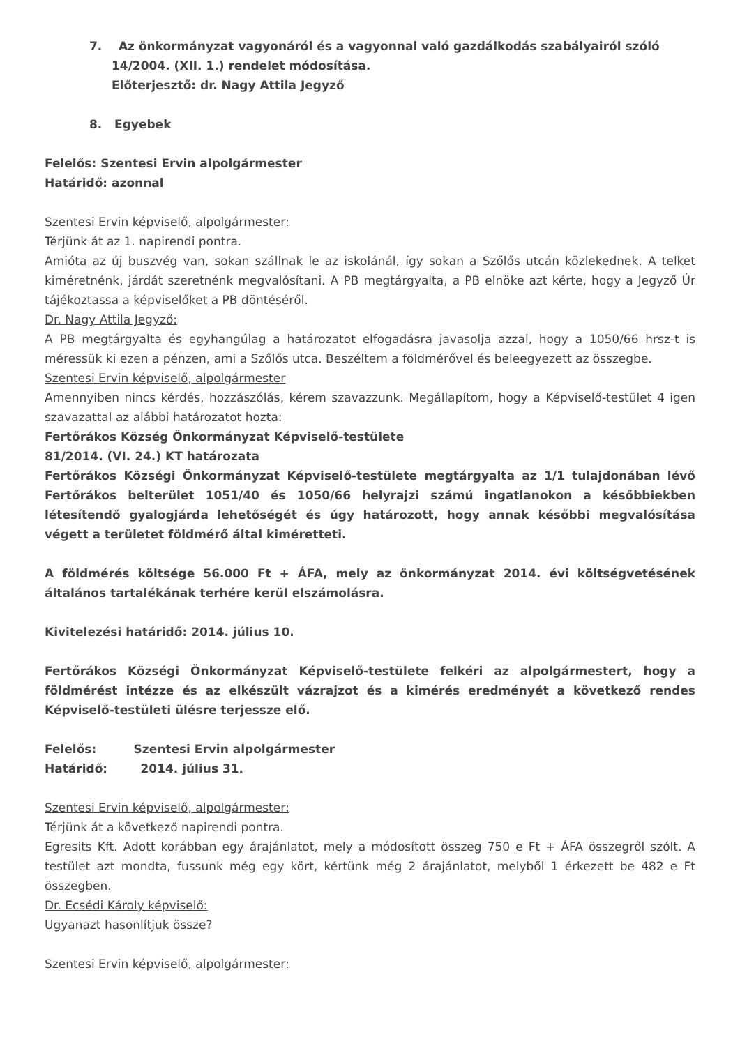7. Az önkormányzat vagyonáról és a vagyonnal való gazdálkodás szabályairól szóló
14/2004. (XII. 1.) rendelet módosítása.
Előterjesztő: dr. Nagy Attila Jegyző
8. Egyebek
Felelős: Szentesi Ervin alpolgármester
Határidő: azonnal
Szentesi Ervin képviselő, alpolgármester:
Térjünk át az 1. napirendi pontra.
Amióta az új buszvég van, sokan szállnak le az iskolánál, így sokan a Szőlős utcán közlekednek. A telket kiméretnénk, járdát szeretnénk megvalósítani. A PB megtárgyalta, a PB elnöke azt kérte, hogy a Jegyző Úr tájékoztassa a képviselőket a PB döntéséről.
Dr. Nagy Attila Jegyző:
A PB megtárgyalta és egyhangúlag a határozatot elfogadásra javasolja azzal, hogy a 1050/66 hrsz-t is méressük ki ezen a pénzen, ami a Szőlős utca. Beszéltem a földmérővel és beleegyezett az összegbe.
Szentesi Ervin képviselő, alpolgármester
Amennyiben nincs kérdés, hozzászólás, kérem szavazzunk. Megállapítom, hogy a Képviselő-testület 4 igen szavazattal az alábbi határozatot hozta:
Fertőrákos Község Önkormányzat Képviselő-testülete
81/2014. (VI. 24.) KT határozata
Fertőrákos Községi Önkormányzat Képviselő-testülete megtárgyalta az 1/1 tulajdonában lévő Fertőrákos belterület 1051/40 és 1050/66 helyrajzi számú ingatlanokon a későbbiekben létesítendő gyalogjárda lehetőségét és úgy határozott, hogy annak későbbi megvalósítása végett a területet földmérő által kiméretteti.
A földmérés költsége 56.000 Ft + ÁFA, mely az önkormányzat 2014. évi költségvetésének általános tartalékának terhére kerül elszámolásra.
Kivitelezési határidő: 2014. július 10.
Fertőrákos Községi Önkormányzat Képviselő-testülete felkéri az alpolgármestert, hogy a földmérést intézze és az elkészült vázrajzot és a kimérés eredményét a következő rendes Képviselő-testületi ülésre terjessze elő.
Felelős: Szentesi Ervin alpolgármester
Határidő: 2014. július 31.
Szentesi Ervin képviselő, alpolgármester:
Térjünk át a következő napirendi pontra.
Egresits Kft. Adott korábban egy árajánlatot, mely a módosított összeg 750 e Ft + ÁFA összegről szólt. A testület azt mondta, fussunk még egy kört, kértünk még 2 árajánlatot, melyből 1 érkezett be 482 e Ft összegben.
Dr. Ecsédi Károly képviselő:
Ugyanazt hasonlítjuk össze?
Szentesi Ervin képviselő, alpolgármester: